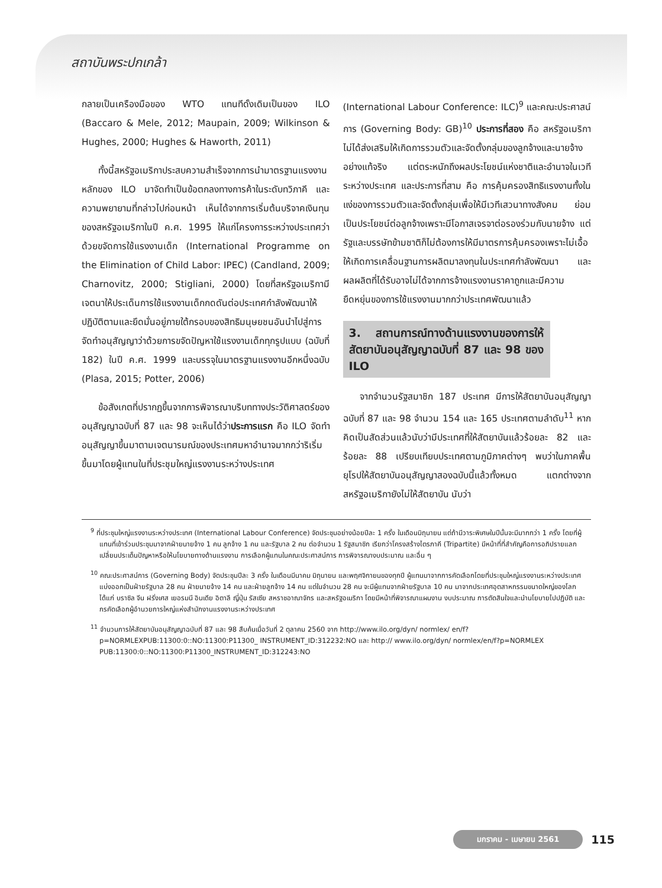สถาบันพระปกเกล้า
กลายเป็นเครื่องมือของ WTO แทนที่ดั้งเดิมเป็นของ ILO (Baccaro & Mele, 2012; Maupain, 2009; Wilkinson & Hughes, 2000; Hughes & Haworth, 2011)
ทั้งนี้สหรัฐอเมริกาประสบความสำเร็จจากการนำมาตรฐานแรงงานหลักของ ILO มาจัดทำเป็นข้อตกลงทางการค้าในระดับทวิภาคี และความพยายามที่กล่าวไปก่อนหน้า เห็นได้จากการเริ่มต้นบริจาคเงินทุนของสหรัฐอเมริกาในปี ค.ศ. 1995 ให้แก่โครงการระหว่างประเทศว่าด้วยขจัดการใช้แรงงานเด็ก (International Programme on the Elimination of Child Labor: IPEC) (Candland, 2009; Charnovitz, 2000; Stigliani, 2000) โดยที่สหรัฐอเมริกามีเจตนาให้ประเด็นการใช้แรงงานเด็กกดดันต่อประเทศกำลังพัฒนาให้ปฏิบัติตามและยึดมั่นอยู่ภายใต้กรอบของสิทธิมนุษยชนอันนำไปสู่การจัดทำอนุสัญญาว่าด้วยการขจัดปัญหาใช้แรงงานเด็กทุกรูปแบบ (ฉบับที่ 182) ในปี ค.ศ. 1999 และบรรจุในมาตรฐานแรงงานอีกหนึ่งฉบับ (Plasa, 2015; Potter, 2006)
ข้อสังเกตที่ปรากฏขึ้นจากการพิจารณาบริบททางประวัติศาสตร์ของอนุสัญญาฉบับที่ 87 และ 98 จะเห็นได้ว่าประการแรก คือ ILO จัดทำอนุสัญญาขึ้นมาตามเจตนารมณ์ของประเทศมหาอำนาจมากกว่าริเริ่มขึ้นมาโดยผู้แทนในที่ประชุมใหญ่แรงงานระหว่างประเทศ
(International Labour Conference: ILC)<sup>9</sup> และคณะประศาสน์การ (Governing Body: GB)<sup>10</sup> ประการที่สอง คือ สหรัฐอเมริกาไม่ได้ส่งเสริมให้เกิดการรวมตัวและจัดตั้งกลุ่มของลูกจ้างและนายจ้างอย่างแท้จริง แต่ตระหนักถึงผลประโยชน์แห่งชาติและอำนาจในเวทีระหว่างประเทศ และประการที่สาม คือ การคุ้มครองสิทธิแรงงานทั้งในแง่ของการรวมตัวและจัดตั้งกลุ่มเพื่อให้มีเวทีเสวนาทางสังคม ย่อมเป็นประโยชน์ต่อลูกจ้างเพราะมีโอกาสเจรจาต่อรองร่วมกับนายจ้าง แต่รัฐและบรรษัทข้ามชาติก็ไม่ต้องการให้มีมาตรการคุ้มครองเพราะไม่เอื้อให้เกิดการเคลื่อนฐานการผลิตมาลงทุนในประเทศกำลังพัฒนา และผลผลิตที่ได้รับอาจไม่ได้จากการจ้างแรงงานราคาถูกและมีความยืดหยุ่นของการใช้แรงงานมากกว่าประเทศพัฒนาแล้ว
3. สถานการณ์ทางด้านแรงงานของการให้สัตยาบันอนุสัญญาฉบับที่ 87 และ 98 ของ ILO
จากจำนวนรัฐสมาชิก 187 ประเทศ มีการให้สัตยาบันอนุสัญญาฉบับที่ 87 และ 98 จำนวน 154 และ 165 ประเทศตามลำดับ<sup>11</sup> หากคิดเป็นสัดส่วนแล้วนับว่ามีประเทศที่ให้สัตยาบันแล้วร้อยละ 82 และร้อยละ 88 เปรียบเทียบประเทศตามภูมิภาคต่างๆ พบว่าในภาคพื้นยุโรปให้สัตยาบันอนุสัญญาสองฉบับนี้แล้วทั้งหมด แตกต่างจากสหรัฐอเมริกายังไม่ให้สัตยาบัน นับว่า
<sup>9</sup> ที่ประชุมใหญ่แรงงานระหว่างประเทศ (International Labour Conference) จัดประชุมอย่างน้อยปีละ 1 ครั้ง ในเดือนมิถุนายน แต่ถ้ามีวาระพิเศษในปีนั้นจะมีมากกว่า 1 ครั้ง โดยที่ผู้แทนที่เข้าร่วมประชุมมาจากฝ่ายนายจ้าง 1 คน ลูกจ้าง 1 คน และรัฐบาล 2 คน ต่อจำนวน 1 รัฐสมาชิก เรียกว่าโครงสร้างไตรภาคี (Tripartite) มีหน้าที่ที่สำคัญคือการอภิปรายแลกเปลี่ยนประเด็นปัญหาหรือให้นโยบายทางด้านแรงงาน การเลือกผู้แทนในคณะประศาสน์การ การพิจารณางบประมาณ และอื่น ๆ
<sup>10</sup> คณะประศาสน์การ (Governing Body) จัดประชุมปีละ 3 ครั้ง ในเดือนมีนาคม มิถุนายน และพฤศจิกายนของทุกปี ผู้แทนมาจากการคัดเลือกโดยที่ประชุมใหญ่แรงงานระหว่างประเทศ แบ่งออกเป็นฝ่ายรัฐบาล 28 คน ฝ่ายนายจ้าง 14 คน และฝ่ายลูกจ้าง 14 คน แต่ในจำนวน 28 คน จะมีผู้แทนจากฝ่ายรัฐบาล 10 คน มาจากประเทศอุตสาหกรรมขนาดใหญ่ของโลก ได้แก่ บราซิล จีน ฝรั่งเศส เยอรมนี อินเดีย อิตาลี ญี่ปุ่น รัสเซีย สหราชอาณาจักร และสหรัฐอเมริกา โดยมีหน้าที่พิจารณาแผนงาน งบประมาณ การตัดสินใจและนำนโยบายไปปฏิบัติ และกรคัดเลือกผู้อำนวยการใหญ่แห่งสำนักงานแรงงานระหว่างประเทศ
<sup>11</sup> จำนวนการให้สัตยาบันอนุสัญญาฉบับที่ 87 และ 98 สืบค้นเมื่อวันที่ 2 ตุลาคม 2560 จาก http://www.ilo.org/dyn/ normlex/ en/f?p=NORMLEXPUB:11300:0::NO:11300:P11300_ INSTRUMENT_ID:312232:NO และ http:// www.ilo.org/dyn/ normlex/en/f?p=NORMLEX PUB:11300:0::NO:11300:P11300_INSTRUMENT_ID:312243:NO
มกราคม - เมษายน 2561 115